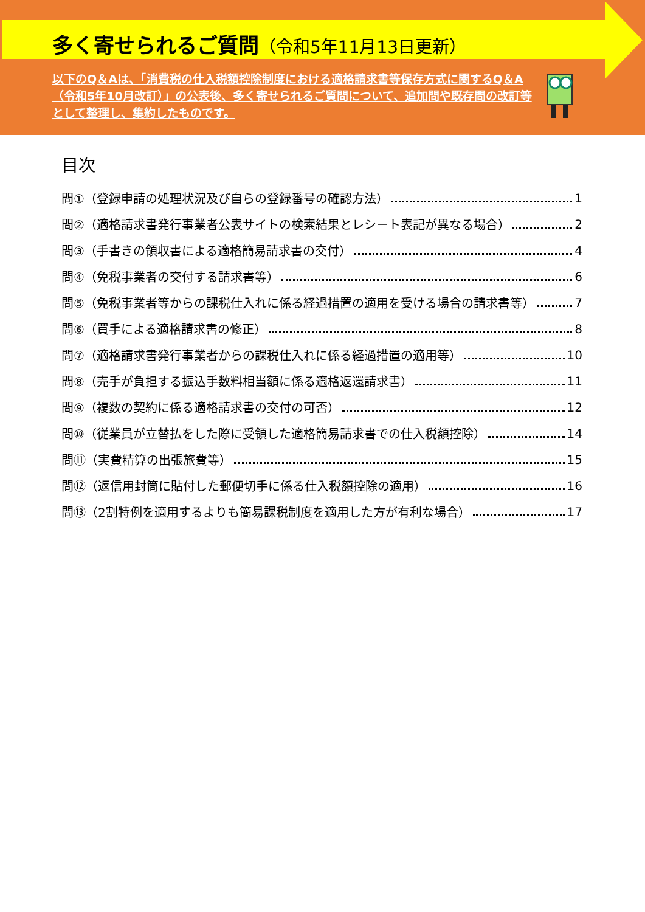多く寄せられるご質問（令和5年11月13日更新）
以下のQ＆Aは、「消費税の仕入税額控除制度における適格請求書等保存方式に関するQ＆A（令和5年10月改訂）」の公表後、多く寄せられるご質問について、追加問や既存問の改訂等として整理し、集約したものです。
目次
問①（登録申請の処理状況及び自らの登録番号の確認方法） 1
問②（適格請求書発行事業者公表サイトの検索結果とレシート表記が異なる場合） 2
問③（手書きの領収書による適格簡易請求書の交付） 4
問④（免税事業者の交付する請求書等） 6
問⑤（免税事業者等からの課税仕入れに係る経過措置の適用を受ける場合の請求書等） 7
問⑥（買手による適格請求書の修正） 8
問⑦（適格請求書発行事業者からの課税仕入れに係る経過措置の適用等） 10
問⑧（売手が負担する振込手数料相当額に係る適格返還請求書） 11
問⑨（複数の契約に係る適格請求書の交付の可否） 12
問⑩（従業員が立替払をした際に受領した適格簡易請求書での仕入税額控除） 14
問⑪（実費精算の出張旅費等） 15
問⑫（返信用封筒に貼付した郵便切手に係る仕入税額控除の適用） 16
問⑬（2割特例を適用するよりも簡易課税制度を適用した方が有利な場合） 17